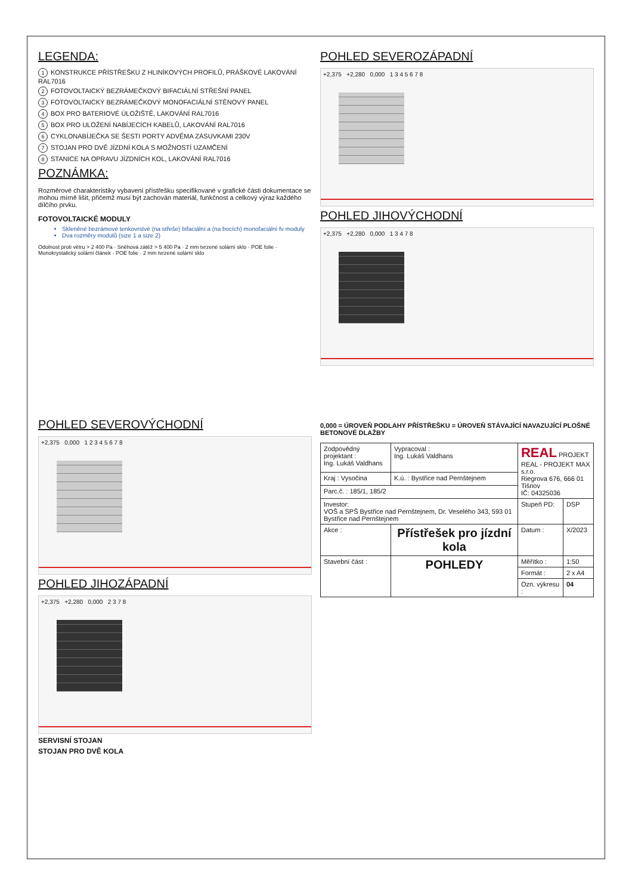LEGENDA:
1 KONSTRUKCE PŘÍSTŘEŠKU Z HLINÍKOVÝCH PROFILŮ, PRÁŠKOVÉ LAKOVÁNÍ RAL7016
2 FOTOVOLTAICKÝ BEZRÁMEČKOVÝ BIFACIÁLNÍ STŘEŠNÍ PANEL
3 FOTOVOLTAICKÝ BEZRÁMEČKOVÝ MONOFACIÁLNÍ STĚNOVÝ PANEL
4 BOX PRO BATERIOVÉ ÚLOŽIŠTĚ, LAKOVÁNÍ RAL7016
5 BOX PRO ULOŽENÍ NABÍJECÍCH KABELŮ, LAKOVÁNÍ RAL7016
6 CYKLONABÍJEČKA SE ŠESTI PORTY ADVĚMA ZÁSUVKAMI 230V
7 STOJAN PRO DVĚ JÍZDNÍ KOLA S MOŽNOSTÍ UZAMČENÍ
8 STANICE NA OPRAVU JÍZDNÍCH KOL, LAKOVÁNÍ RAL7016
POZNÁMKA:
Rozměrové charakteristiky vybavení přístřešku specifikované v grafické části dokumentace se mohou mírně lišit, přičemž musí být zachován materiál, funkčnost a celkový výraz každého dílčího prvku.
FOTOVOLTAICKÉ MODULY
Skleněné bezrámové tenkovrstvé (na střeše) bifaciální a (na bocích) monofaciální fv moduly
Dva rozměry modulů (size 1 a size 2)
Odolnost proti větru > 2 400 Pa · Sněhová zátěž > 5 400 Pa · 2 mm tvrzené solární sklo · POE folie · Monokrystalický solární článek · POE folie · 2 mm tvrzené solární sklo
POHLED SEVEROZÁPADNÍ
+2,375 +2,280 0,000 1 3 4 5 6 7 8
POHLED JIHOVÝCHODNÍ
+2,375 +2,280 0,000 1 3 4 7 8
POHLED SEVEROVÝCHODNÍ
+2,375 0,000 1 2 3 4 5 6 7 8
POHLED JIHOZÁPADNÍ
+2,375 +2,280 0,000 2 3 7 8
SERVISNÍ STOJAN
STOJAN PRO DVĚ KOLA
0,000 = ÚROVEŇ PODLAHY PŘÍSTŘEŠKU = ÚROVEŇ STÁVAJÍCÍ NAVAZUJÍCÍ PLOŠNÉ BETONOVÉ DLAŽBY
| Zodpovědný projektant : Ing. Lukáš Valdhans | Vypracoval : Ing. Lukáš Valdhans | REAL PROJEKT REAL - PROJEKT MAX s.r.o. Riegrova 676, 666 01 Tišnov IČ: 04325036 | |
| Kraj : Vysočina | K.ú. : Bystřice nad Pernštejnem | | |
| Parc.č. : 185/1, 185/2 | | | |
| Investor: VOŠ a SPŠ Bystřice nad Pernštejnem, Dr. Veselého 343, 593 01 Bystřice nad Pernštejnem | | Stupeň PD: | DSP |
| Akce : | Přístřešek pro jízdní kola | Datum : | X/2023 |
| Stavební část : | POHLEDY | Měřítko : | 1:50 |
| | | Formát : | 2 x A4 |
| | | Ozn. výkresu : | 04 |